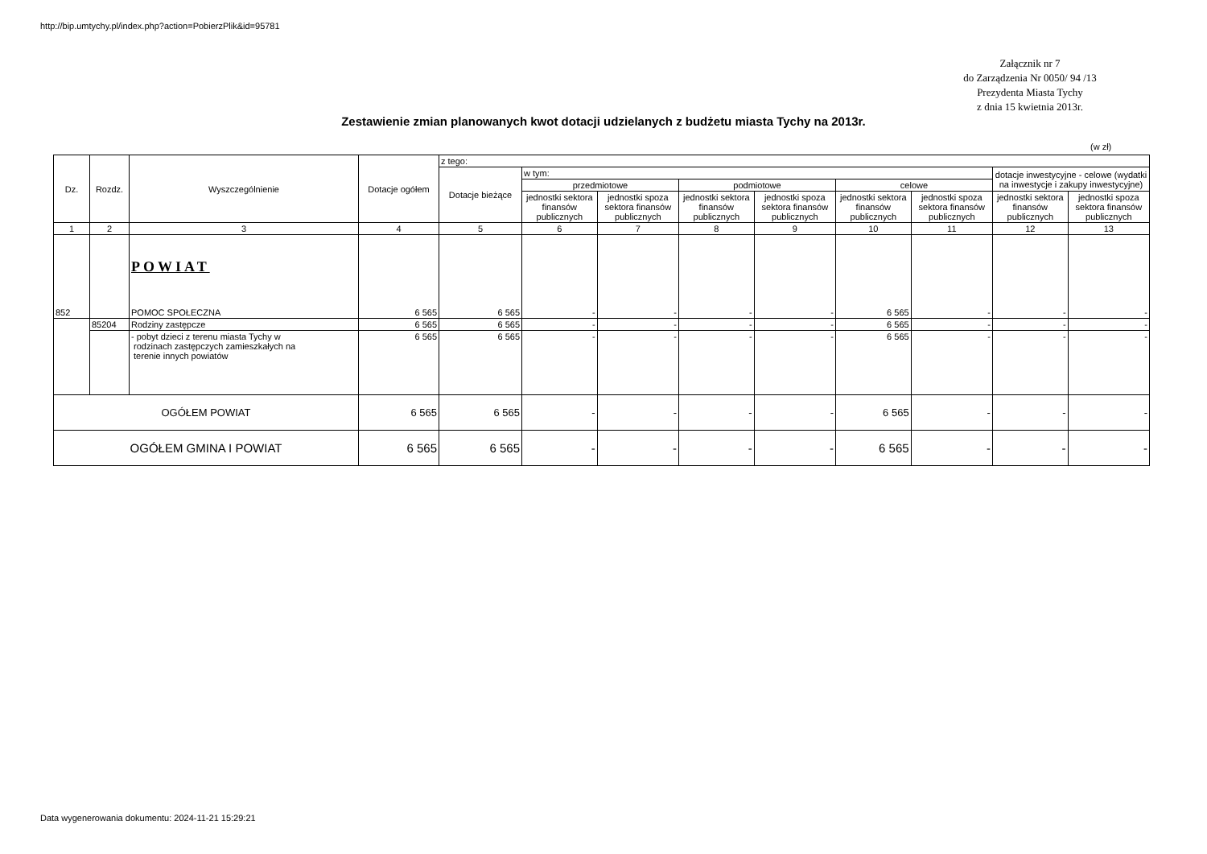http://bip.umtychy.pl/index.php?action=PobierzPlik&id=95781
Załącznik nr 7
do Zarządzenia Nr 0050/ 94 /13
Prezydenta Miasta Tychy
z dnia 15 kwietnia 2013r.
Zestawienie zmian planowanych kwot dotacji udzielanych z budżetu miasta Tychy na 2013r.
(w zł)
| Dz. | Rozdz. | Wyszczególnienie | Dotacje ogółem | z tego: | | | | | | | | |
| --- | --- | --- | --- | --- | --- | --- | --- | --- | --- | --- | --- | --- |
| | | | | Dotacje bieżące | w tym: | | | | | | dotacje inwestycyjne - celowe (wydatki na inwestycje i zakupy inwestycyjne) | |
| | | | | | przedmiotowe | | podmiotowe | | celowe | | | |
| | | | | | jednostki sektora finansów publicznych | jednostki spoza sektora finansów publicznych | jednostki sektora finansów publicznych | jednostki spoza sektora finansów publicznych | jednostki sektora finansów publicznych | jednostki spoza sektora finansów publicznych | jednostki sektora finansów publicznych | jednostki spoza sektora finansów publicznych |
| 1 | 2 | 3 | 4 | 5 | 6 | 7 | 8 | 9 | 10 | 11 | 12 | 13 |
| 852 | | POWIAT POMOC SPOŁECZNA | 6 565 | 6 565 | - | - | - | - | 6 565 | - | - | - |
| | 85204 | Rodziny zastępcze | 6 565 | 6 565 | - | - | - | - | 6 565 | - | - | - |
| | | - pobyt dzieci z terenu miasta Tychy w rodzinach zastępczych zamieszkałych na terenie innych powiatów | 6 565 | 6 565 | - | - | - | - | 6 565 | - | - | - |
| OGÓŁEM POWIAT | | | 6 565 | 6 565 | - | - | - | - | 6 565 | - | - | - |
| OGÓŁEM GMINA I POWIAT | | | 6 565 | 6 565 | - | - | - | - | 6 565 | - | - | - |
Data wygenerowania dokumentu: 2024-11-21 15:29:21